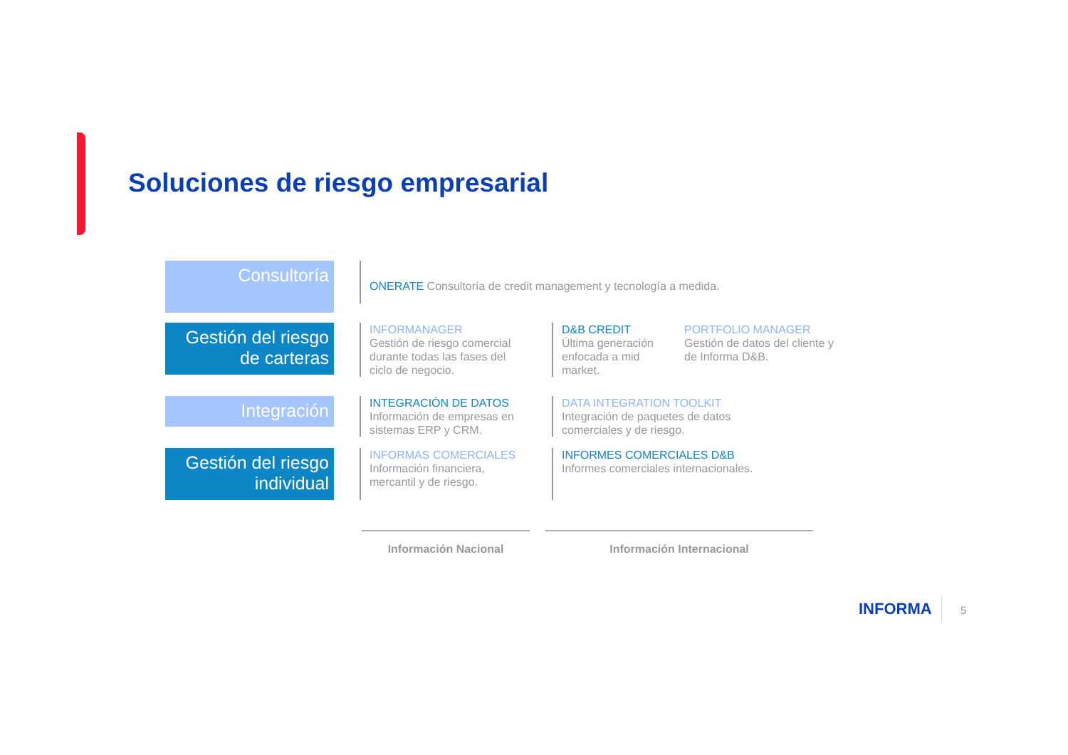Soluciones de riesgo empresarial
Consultoría
ONERATE Consultoría de credit management y tecnología a medida.
Gestión del riesgo de carteras
INFORMANAGER
Gestión de riesgo comercial durante todas las fases del ciclo de negocio.
D&B CREDIT
Última generación enfocada a mid market.
PORTFOLIO MANAGER
Gestión de datos del cliente y de Informa D&B.
Integración
INTEGRACIÓN DE DATOS
Información de empresas en sistemas ERP y CRM.
DATA INTEGRATION TOOLKIT
Integración de paquetes de datos comerciales y de riesgo.
Gestión del riesgo individual
INFORMAS COMERCIALES
Información financiera, mercantil y de riesgo.
INFORMES COMERCIALES D&B
Informes comerciales internacionales.
Información Nacional Información Internacional
INFORMA 5